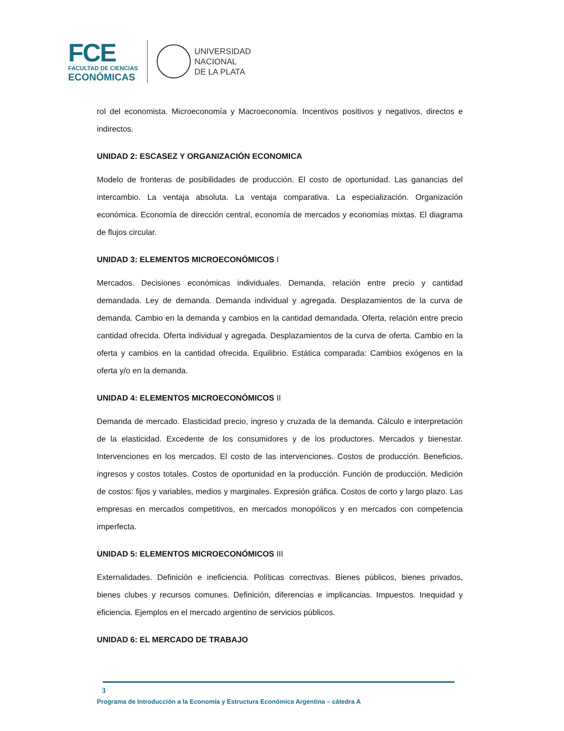FCE
FACULTAD DE CIENCIAS
ECONÓMICAS
UNIVERSIDAD
NACIONAL
DE LA PLATA
rol del economista. Microeconomía y Macroeconomía. Incentivos positivos y negativos, directos e indirectos.
UNIDAD 2: ESCASEZ Y ORGANIZACIÓN ECONOMICA
Modelo de fronteras de posibilidades de producción. El costo de oportunidad. Las ganancias del intercambio. La ventaja absoluta. La ventaja comparativa. La especialización. Organización económica. Economía de dirección central, economía de mercados y economías mixtas. El diagrama de flujos circular.
UNIDAD 3: ELEMENTOS MICROECONÓMICOS I
Mercados. Decisiones económicas individuales. Demanda, relación entre precio y cantidad demandada. Ley de demanda. Demanda individual y agregada. Desplazamientos de la curva de demanda. Cambio en la demanda y cambios en la cantidad demandada. Oferta, relación entre precio cantidad ofrecida. Oferta individual y agregada. Desplazamientos de la curva de oferta. Cambio en la oferta y cambios en la cantidad ofrecida. Equilibrio. Estática comparada: Cambios exógenos en la oferta y/o en la demanda.
UNIDAD 4: ELEMENTOS MICROECONÓMICOS II
Demanda de mercado. Elasticidad precio, ingreso y cruzada de la demanda. Cálculo e interpretación de la elasticidad. Excedente de los consumidores y de los productores. Mercados y bienestar. Intervenciones en los mercados. El costo de las intervenciones. Costos de producción. Beneficios, ingresos y costos totales. Costos de oportunidad en la producción. Función de producción. Medición de costos: fijos y variables, medios y marginales. Expresión gráfica. Costos de corto y largo plazo. Las empresas en mercados competitivos, en mercados monopólicos y en mercados con competencia imperfecta.
UNIDAD 5: ELEMENTOS MICROECONÓMICOS III
Externalidades. Definición e ineficiencia. Políticas correctivas. Bienes públicos, bienes privados, bienes clubes y recursos comunes. Definición, diferencias e implicancias. Impuestos. Inequidad y eficiencia. Ejemplos en el mercado argentino de servicios públicos.
UNIDAD 6: EL MERCADO DE TRABAJO
3
Programa de Introducción a la Economía y Estructura Económica Argentina – cátedra A